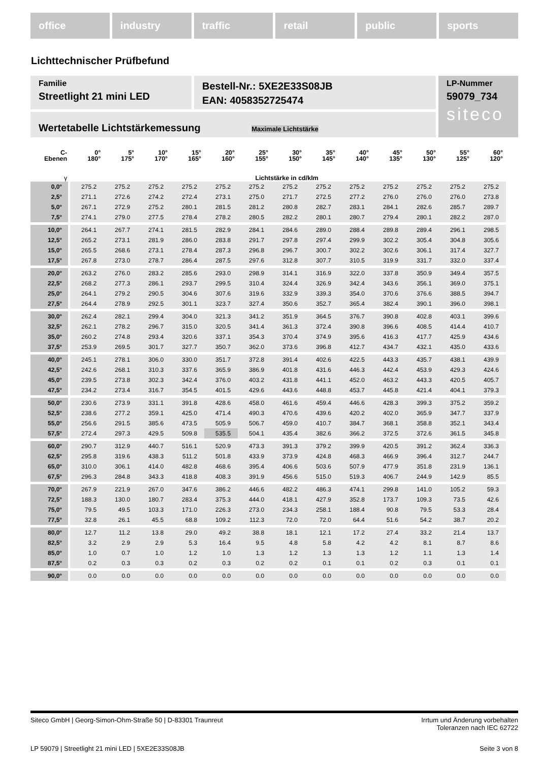office industry traffic retail public sports
Lichttechnischer Prüfbefund
Familie
Streetlight 21 mini LED
Bestell-Nr.: 5XE2E33S08JB
EAN: 4058352725474
LP-Nummer
59079_734
siteco
Wertetabelle Lichtstärkemessung Maximale Lichtstärke
| C- Ebenen | 0° 180° | 5° 175° | 10° 170° | 15° 165° | 20° 160° | 25° 155° | 30° 150° | 35° 145° | 40° 140° | 45° 135° | 50° 130° | 55° 125° | 60° 120° |
| --- | --- | --- | --- | --- | --- | --- | --- | --- | --- | --- | --- | --- | --- |
| γ | Lichtstärke in cd/klm | | | | | | | | | | | | |
| 0,0° | 275.2 | 275.2 | 275.2 | 275.2 | 275.2 | 275.2 | 275.2 | 275.2 | 275.2 | 275.2 | 275.2 | 275.2 | 275.2 |
| 2,5° | 271.1 | 272.6 | 274.2 | 272.4 | 273.1 | 275.0 | 271.7 | 272.5 | 277.2 | 276.0 | 276.0 | 276.0 | 273.8 |
| 5,0° | 267.1 | 272.9 | 275.2 | 280.1 | 281.5 | 281.2 | 280.8 | 282.7 | 283.1 | 284.1 | 282.6 | 285.7 | 289.7 |
| 7,5° | 274.1 | 279.0 | 277.5 | 278.4 | 278.2 | 280.5 | 282.2 | 280.1 | 280.7 | 279.4 | 280.1 | 282.2 | 287.0 |
| 10,0° | 264.1 | 267.7 | 274.1 | 281.5 | 282.9 | 284.1 | 284.6 | 289.0 | 288.4 | 289.8 | 289.4 | 296.1 | 298.5 |
| 12,5° | 265.2 | 273.1 | 281.9 | 286.0 | 283.8 | 291.7 | 297.8 | 297.4 | 299.9 | 302.2 | 305.4 | 304.8 | 305.6 |
| 15,0° | 265.5 | 268.6 | 273.1 | 278.4 | 287.3 | 296.8 | 296.7 | 300.7 | 302.2 | 302.6 | 306.1 | 317.4 | 327.7 |
| 17,5° | 267.8 | 273.0 | 278.7 | 286.4 | 287.5 | 297.6 | 312.8 | 307.7 | 310.5 | 319.9 | 331.7 | 332.0 | 337.4 |
| 20,0° | 263.2 | 276.0 | 283.2 | 285.6 | 293.0 | 298.9 | 314.1 | 316.9 | 322.0 | 337.8 | 350.9 | 349.4 | 357.5 |
| 22,5° | 268.2 | 277.3 | 286.1 | 293.7 | 299.5 | 310.4 | 324.4 | 326.9 | 342.4 | 343.6 | 356.1 | 369.0 | 375.1 |
| 25,0° | 264.1 | 279.2 | 290.5 | 304.6 | 307.6 | 319.6 | 332.9 | 339.3 | 354.0 | 370.6 | 376.6 | 388.5 | 394.7 |
| 27,5° | 264.4 | 278.9 | 292.5 | 301.1 | 323.7 | 327.4 | 350.6 | 352.7 | 365.4 | 382.4 | 390.1 | 396.0 | 398.1 |
| 30,0° | 262.4 | 282.1 | 299.4 | 304.0 | 321.3 | 341.2 | 351.9 | 364.5 | 376.7 | 390.8 | 402.8 | 403.1 | 399.6 |
| 32,5° | 262.1 | 278.2 | 296.7 | 315.0 | 320.5 | 341.4 | 361.3 | 372.4 | 390.8 | 396.6 | 408.5 | 414.4 | 410.7 |
| 35,0° | 260.2 | 274.8 | 293.4 | 320.6 | 337.1 | 354.3 | 370.4 | 374.9 | 395.6 | 416.3 | 417.7 | 425.9 | 434.6 |
| 37,5° | 253.9 | 269.5 | 301.7 | 327.7 | 350.7 | 362.0 | 373.6 | 396.8 | 412.7 | 434.7 | 432.1 | 435.0 | 433.6 |
| 40,0° | 245.1 | 278.1 | 306.0 | 330.0 | 351.7 | 372.8 | 391.4 | 402.6 | 422.5 | 443.3 | 435.7 | 438.1 | 439.9 |
| 42,5° | 242.6 | 268.1 | 310.3 | 337.6 | 365.9 | 386.9 | 401.8 | 431.6 | 446.3 | 442.4 | 453.9 | 429.3 | 424.6 |
| 45,0° | 239.5 | 273.8 | 302.3 | 342.4 | 376.0 | 403.2 | 431.8 | 441.1 | 452.0 | 463.2 | 443.3 | 420.5 | 405.7 |
| 47,5° | 234.2 | 273.4 | 316.7 | 354.5 | 401.5 | 429.6 | 443.6 | 448.8 | 453.7 | 445.8 | 421.4 | 404.1 | 379.3 |
| 50,0° | 230.6 | 273.9 | 331.1 | 391.8 | 428.6 | 458.0 | 461.6 | 459.4 | 446.6 | 428.3 | 399.3 | 375.2 | 359.2 |
| 52,5° | 238.6 | 277.2 | 359.1 | 425.0 | 471.4 | 490.3 | 470.6 | 439.6 | 420.2 | 402.0 | 365.9 | 347.7 | 337.9 |
| 55,0° | 256.6 | 291.5 | 385.6 | 473.5 | 505.9 | 506.7 | 459.0 | 410.7 | 384.7 | 368.1 | 358.8 | 352.1 | 343.4 |
| 57,5° | 272.4 | 297.3 | 429.5 | 509.8 | 535.5 | 504.1 | 435.4 | 382.6 | 366.2 | 372.5 | 372.6 | 361.5 | 345.8 |
| 60,0° | 290.7 | 312.9 | 440.7 | 516.1 | 520.9 | 473.3 | 391.3 | 379.2 | 399.9 | 420.5 | 391.2 | 362.4 | 336.3 |
| 62,5° | 295.8 | 319.6 | 438.3 | 511.2 | 501.8 | 433.9 | 373.9 | 424.8 | 468.3 | 466.9 | 396.4 | 312.7 | 244.7 |
| 65,0° | 310.0 | 306.1 | 414.0 | 482.8 | 468.6 | 395.4 | 406.6 | 503.6 | 507.9 | 477.9 | 351.8 | 231.9 | 136.1 |
| 67,5° | 296.3 | 284.8 | 343.3 | 418.8 | 408.3 | 391.9 | 456.6 | 515.0 | 519.3 | 406.7 | 244.9 | 142.9 | 85.5 |
| 70,0° | 267.9 | 221.9 | 267.0 | 347.6 | 386.2 | 446.6 | 482.2 | 486.3 | 474.1 | 299.8 | 141.0 | 105.2 | 59.3 |
| 72,5° | 188.3 | 130.0 | 180.7 | 283.4 | 375.3 | 444.0 | 418.1 | 427.9 | 352.8 | 173.7 | 109.3 | 73.5 | 42.6 |
| 75,0° | 79.5 | 49.5 | 103.3 | 171.0 | 226.3 | 273.0 | 234.3 | 258.1 | 188.4 | 90.8 | 79.5 | 53.3 | 28.4 |
| 77,5° | 32.8 | 26.1 | 45.5 | 68.8 | 109.2 | 112.3 | 72.0 | 72.0 | 64.4 | 51.6 | 54.2 | 38.7 | 20.2 |
| 80,0° | 12.7 | 11.2 | 13.8 | 29.0 | 49.2 | 38.8 | 18.1 | 12.1 | 17.2 | 27.4 | 33.2 | 21.4 | 13.7 |
| 82,5° | 3.2 | 2.9 | 2.9 | 5.3 | 16.4 | 9.5 | 4.8 | 5.8 | 4.2 | 4.2 | 8.1 | 8.7 | 8.6 |
| 85,0° | 1.0 | 0.7 | 1.0 | 1.2 | 1.0 | 1.3 | 1.2 | 1.3 | 1.3 | 1.2 | 1.1 | 1.3 | 1.4 |
| 87,5° | 0.2 | 0.3 | 0.3 | 0.2 | 0.3 | 0.2 | 0.2 | 0.1 | 0.1 | 0.2 | 0.3 | 0.1 | 0.1 |
| 90,0° | 0.0 | 0.0 | 0.0 | 0.0 | 0.0 | 0.0 | 0.0 | 0.0 | 0.0 | 0.0 | 0.0 | 0.0 | 0.0 |
Siteco GmbH | Georg-Simon-Ohm-Straße 50 | D-83301 Traunreut
Irrtum und Änderung vorbehalten
Toleranzen nach IEC 62722
LP 59079 | Streetlight 21 mini LED | 5XE2E33S08JB
Seite 3 von 8